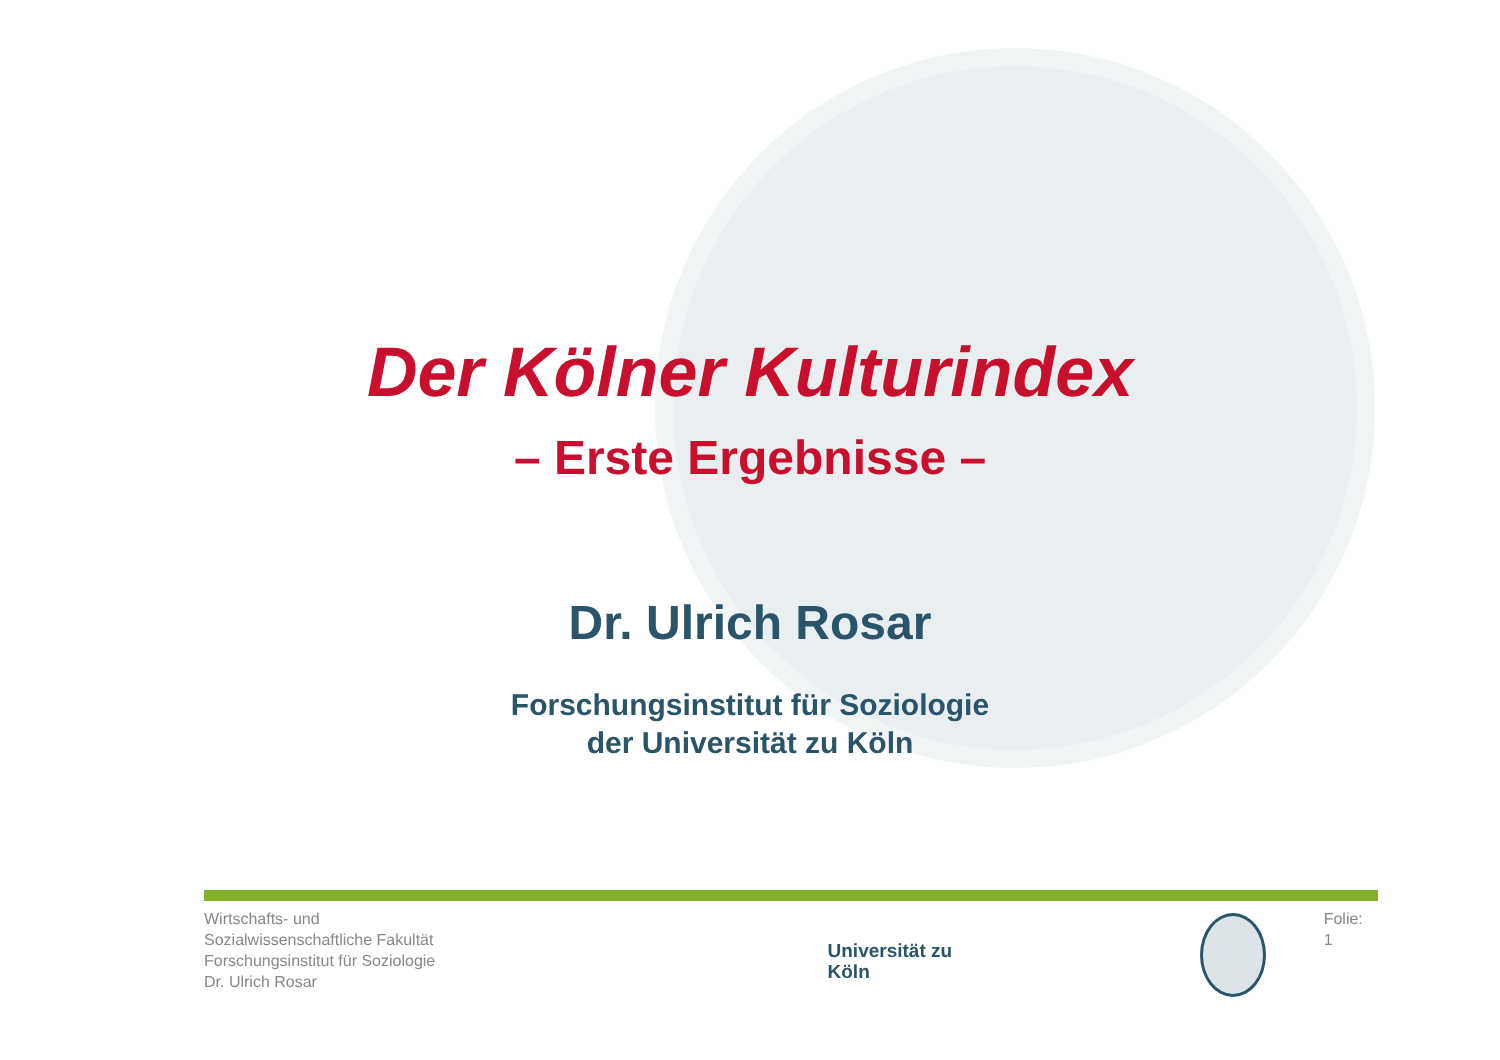Der Kölner Kulturindex
– Erste Ergebnisse –
Dr. Ulrich Rosar
Forschungsinstitut für Soziologie
der Universität zu Köln
Wirtschafts- und Sozialwissenschaftliche Fakultät
Forschungsinstitut für Soziologie
Dr. Ulrich Rosar
Universität zu Köln
Folie: 1